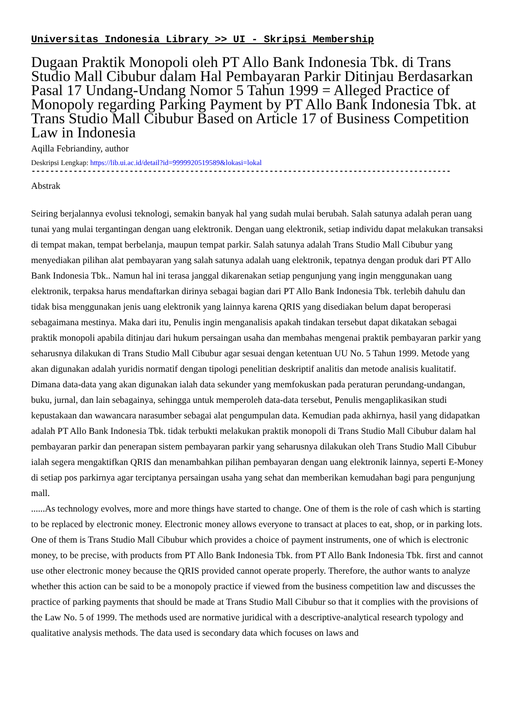Universitas Indonesia Library >> UI - Skripsi Membership
Dugaan Praktik Monopoli oleh PT Allo Bank Indonesia Tbk. di Trans Studio Mall Cibubur dalam Hal Pembayaran Parkir Ditinjau Berdasarkan Pasal 17 Undang-Undang Nomor 5 Tahun 1999 = Alleged Practice of Monopoly regarding Parking Payment by PT Allo Bank Indonesia Tbk. at Trans Studio Mall Cibubur Based on Article 17 of Business Competition Law in Indonesia
Aqilla Febriandiny, author
Deskripsi Lengkap: https://lib.ui.ac.id/detail?id=9999920519589&lokasi=lokal
------------------------------------------------------------------------------------------
Abstrak
Seiring berjalannya evolusi teknologi, semakin banyak hal yang sudah mulai berubah. Salah satunya adalah peran uang tunai yang mulai tergantingan dengan uang elektronik. Dengan uang elektronik, setiap individu dapat melakukan transaksi di tempat makan, tempat berbelanja, maupun tempat parkir. Salah satunya adalah Trans Studio Mall Cibubur yang menyediakan pilihan alat pembayaran yang salah satunya adalah uang elektronik, tepatnya dengan produk dari PT Allo Bank Indonesia Tbk.. Namun hal ini terasa janggal dikarenakan setiap pengunjung yang ingin menggunakan uang elektronik, terpaksa harus mendaftarkan dirinya sebagai bagian dari PT Allo Bank Indonesia Tbk. terlebih dahulu dan tidak bisa menggunakan jenis uang elektronik yang lainnya karena QRIS yang disediakan belum dapat beroperasi sebagaimana mestinya. Maka dari itu, Penulis ingin menganalisis apakah tindakan tersebut dapat dikatakan sebagai praktik monopoli apabila ditinjau dari hukum persaingan usaha dan membahas mengenai praktik pembayaran parkir yang seharusnya dilakukan di Trans Studio Mall Cibubur agar sesuai dengan ketentuan UU No. 5 Tahun 1999. Metode yang akan digunakan adalah yuridis normatif dengan tipologi penelitian deskriptif analitis dan metode analisis kualitatif. Dimana data-data yang akan digunakan ialah data sekunder yang memfokuskan pada peraturan perundang-undangan, buku, jurnal, dan lain sebagainya, sehingga untuk memperoleh data-data tersebut, Penulis mengaplikasikan studi kepustakaan dan wawancara narasumber sebagai alat pengumpulan data. Kemudian pada akhirnya, hasil yang didapatkan adalah PT Allo Bank Indonesia Tbk. tidak terbukti melakukan praktik monopoli di Trans Studio Mall Cibubur dalam hal pembayaran parkir dan penerapan sistem pembayaran parkir yang seharusnya dilakukan oleh Trans Studio Mall Cibubur ialah segera mengaktifkan QRIS dan menambahkan pilihan pembayaran dengan uang elektronik lainnya, seperti E-Money di setiap pos parkirnya agar terciptanya persaingan usaha yang sehat dan memberikan kemudahan bagi para pengunjung mall.
......As technology evolves, more and more things have started to change. One of them is the role of cash which is starting to be replaced by electronic money. Electronic money allows everyone to transact at places to eat, shop, or in parking lots. One of them is Trans Studio Mall Cibubur which provides a choice of payment instruments, one of which is electronic money, to be precise, with products from PT Allo Bank Indonesia Tbk. from PT Allo Bank Indonesia Tbk. first and cannot use other electronic money because the QRIS provided cannot operate properly. Therefore, the author wants to analyze whether this action can be said to be a monopoly practice if viewed from the business competition law and discusses the practice of parking payments that should be made at Trans Studio Mall Cibubur so that it complies with the provisions of the Law No. 5 of 1999. The methods used are normative juridical with a descriptive-analytical research typology and qualitative analysis methods. The data used is secondary data which focuses on laws and